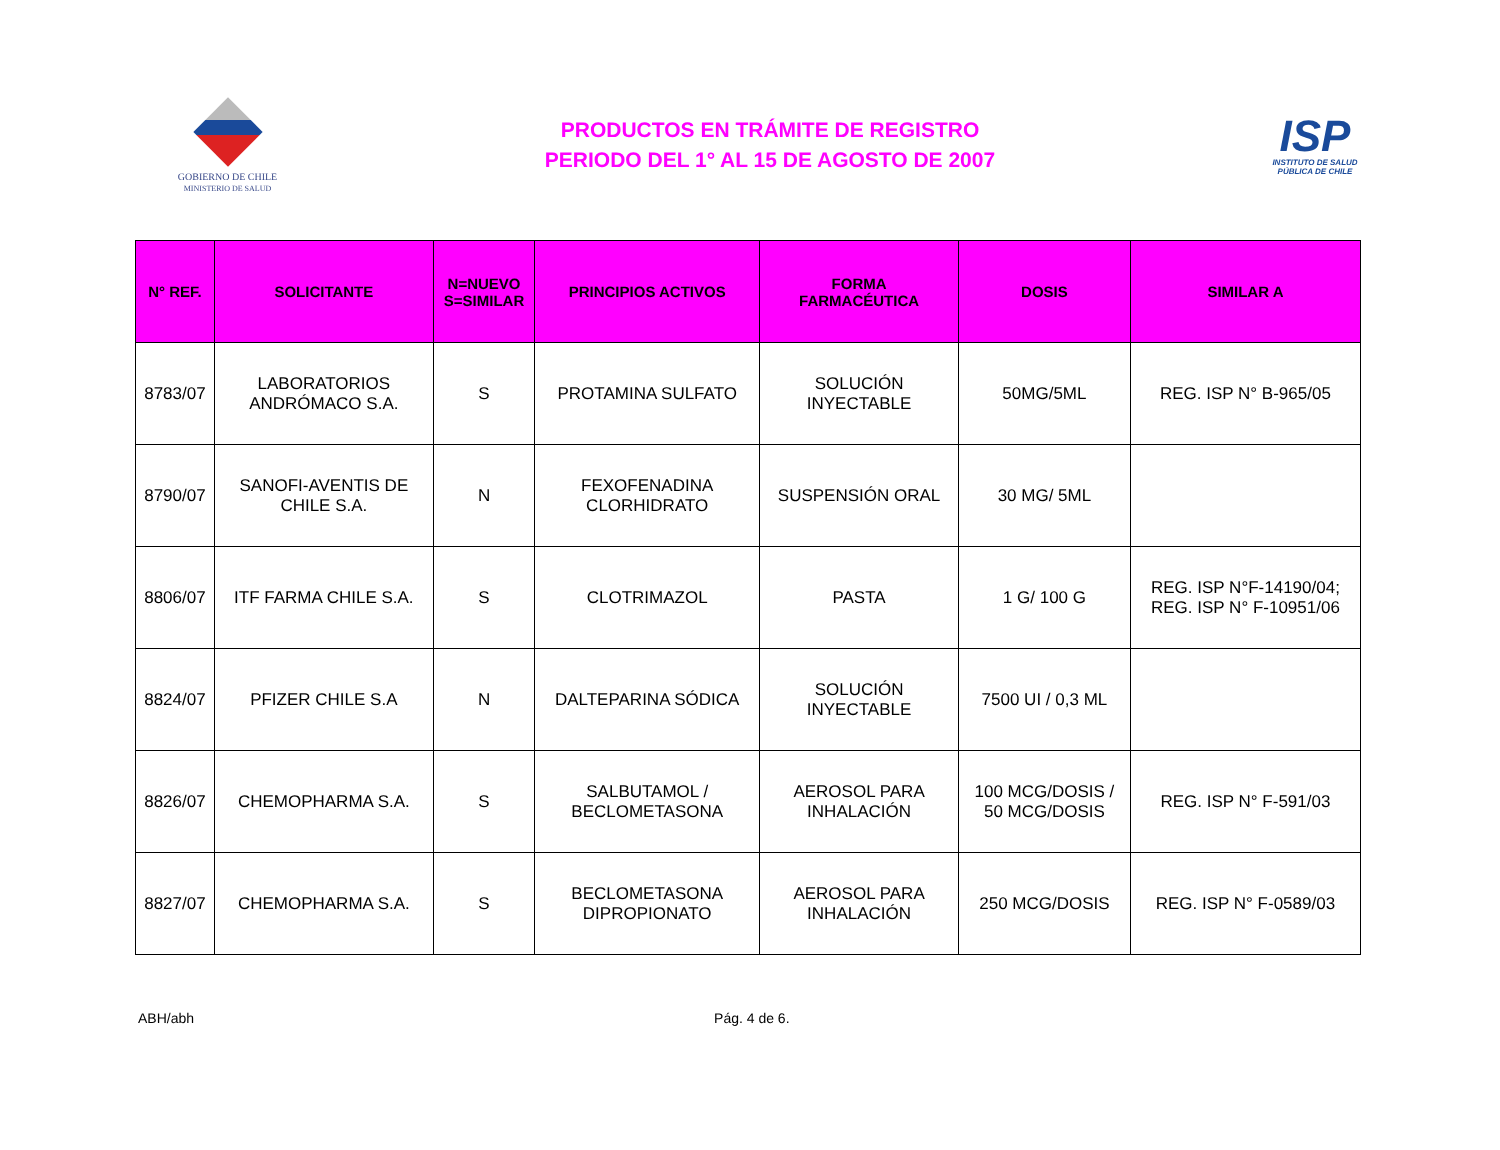GOBIERNO DE CHILE
MINISTERIO DE SALUD
PRODUCTOS EN TRÁMITE DE REGISTRO
PERIODO DEL 1° AL 15 DE AGOSTO DE 2007
ISP
INSTITUTO DE SALUD
PÚBLICA DE CHILE
| N° REF. | SOLICITANTE | N=NUEVO S=SIMILAR | PRINCIPIOS ACTIVOS | FORMA FARMACÉUTICA | DOSIS | SIMILAR A |
| --- | --- | --- | --- | --- | --- | --- |
| 8783/07 | LABORATORIOS ANDRÓMACO S.A. | S | PROTAMINA SULFATO | SOLUCIÓN INYECTABLE | 50MG/5ML | REG. ISP N° B-965/05 |
| 8790/07 | SANOFI-AVENTIS DE CHILE S.A. | N | FEXOFENADINA CLORHIDRATO | SUSPENSIÓN ORAL | 30 MG/ 5ML | |
| 8806/07 | ITF FARMA CHILE S.A. | S | CLOTRIMAZOL | PASTA | 1 G/ 100 G | REG. ISP N°F-14190/04; REG. ISP N° F-10951/06 |
| 8824/07 | PFIZER CHILE S.A | N | DALTEPARINA SÓDICA | SOLUCIÓN INYECTABLE | 7500 UI / 0,3 ML | |
| 8826/07 | CHEMOPHARMA S.A. | S | SALBUTAMOL / BECLOMETASONA | AEROSOL PARA INHALACIÓN | 100 MCG/DOSIS / 50 MCG/DOSIS | REG. ISP N° F-591/03 |
| 8827/07 | CHEMOPHARMA S.A. | S | BECLOMETASONA DIPROPIONATO | AEROSOL PARA INHALACIÓN | 250 MCG/DOSIS | REG. ISP N° F-0589/03 |
ABH/abh Pág. 4 de 6.